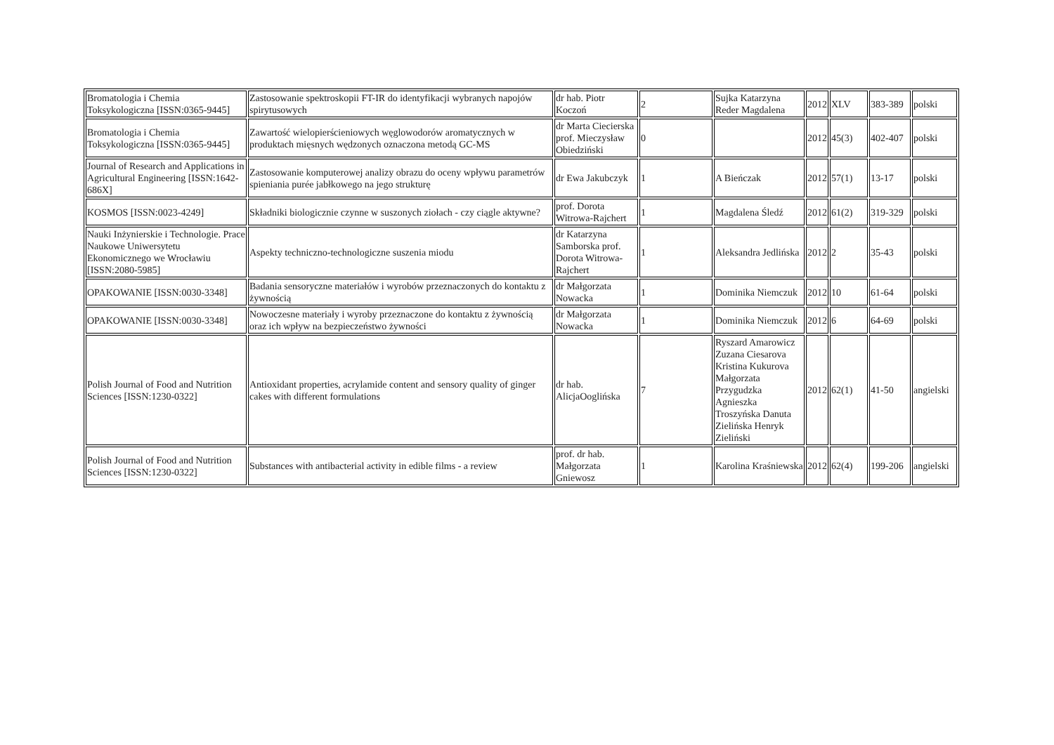| Bromatologia i Chemia Toksykologiczna [ISSN:0365-9445] | Zastosowanie spektroskopii FT-IR do identyfikacji wybranych napojów spirytusowych | dr hab. Piotr Koczoń | 2 | Sujka Katarzyna Reder Magdalena | 2012 | XLV | 383-389 | polski |
| Bromatologia i Chemia Toksykologiczna [ISSN:0365-9445] | Zawartość wielopierścieniowych węglowodorów aromatycznych w produktach mięsnych wędzonych oznaczona metodą GC-MS | dr Marta Ciecierska prof. Mieczysław Obiedziński | 0 | | 2012 | 45(3) | 402-407 | polski |
| Journal of Research and Applications in Agricultural Engineering [ISSN:1642-686X] | Zastosowanie komputerowej analizy obrazu do oceny wpływu parametrów spieniania purée jabłkowego na jego strukturę | dr Ewa Jakubczyk | 1 | A Bieńczak | 2012 | 57(1) | 13-17 | polski |
| KOSMOS [ISSN:0023-4249] | Składniki biologicznie czynne w suszonych ziołach - czy ciągle aktywne? | prof. Dorota Witrowa-Rajchert | 1 | Magdalena Śledź | 2012 | 61(2) | 319-329 | polski |
| Nauki Inżynierskie i Technologie. Prace Naukowe Uniwersytetu Ekonomicznego we Wrocławiu [ISSN:2080-5985] | Aspekty techniczno-technologiczne suszenia miodu | dr Katarzyna Samborska prof. Dorota Witrowa-Rajchert | 1 | Aleksandra Jedlińska | 2012 | 2 | 35-43 | polski |
| OPAKOWANIE [ISSN:0030-3348] | Badania sensoryczne materiałów i wyrobów przeznaczonych do kontaktu z żywnością | dr Małgorzata Nowacka | 1 | Dominika Niemczuk | 2012 | 10 | 61-64 | polski |
| OPAKOWANIE [ISSN:0030-3348] | Nowoczesne materiały i wyroby przeznaczone do kontaktu z żywnością oraz ich wpływ na bezpieczeństwo żywności | dr Małgorzata Nowacka | 1 | Dominika Niemczuk | 2012 | 6 | 64-69 | polski |
| Polish Journal of Food and Nutrition Sciences [ISSN:1230-0322] | Antioxidant properties, acrylamide content and sensory quality of ginger cakes with different formulations | dr hab. AlicjaOoglińska | 7 | Ryszard Amarowicz Zuzana Ciesarova Kristina Kukurova Małgorzata Przygudzka Agnieszka Troszyńska Danuta Zielińska Henryk Zieliński | 2012 | 62(1) | 41-50 | angielski |
| Polish Journal of Food and Nutrition Sciences [ISSN:1230-0322] | Substances with antibacterial activity in edible films - a review | prof. dr hab. Małgorzata Gniewosz | 1 | Karolina Kraśniewska | 2012 | 62(4) | 199-206 | angielski |